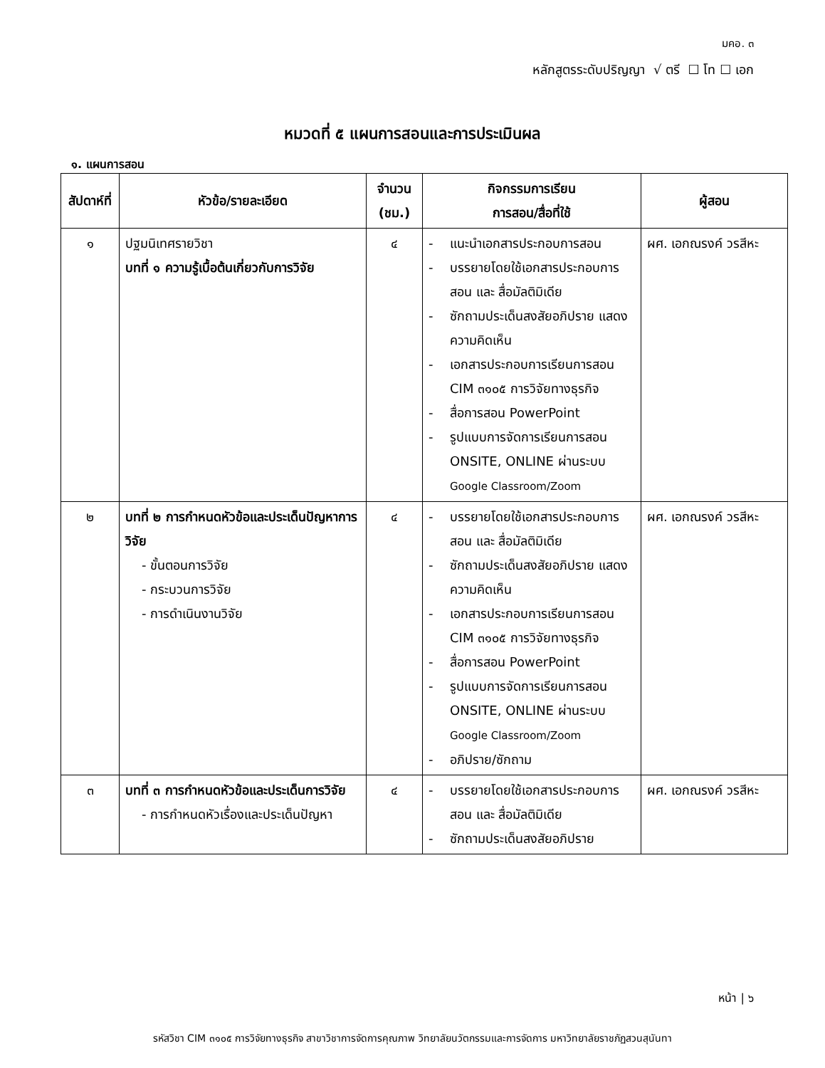มคอ. ๓
หลักสูตรระดับปริญญา √ ตรี ☐ โท ☐ เอก
หมวดที่ ๕ แผนการสอนและการประเมินผล
๑. แผนการสอน
| สัปดาห์ที่ | หัวข้อ/รายละเอียด | จำนวน (ชม.) | กิจกรรมการเรียน การสอน/สื่อที่ใช้ | ผู้สอน |
| --- | --- | --- | --- | --- |
| ๑ | ปฐมนิเทศรายวิชา บทที่ ๑ ความรู้เบื้อต้นเกี่ยวกับการวิจัย | ๔ | - แนะนำเอกสารประกอบการสอน - บรรยายโดยใช้เอกสารประกอบการสอน และ สื่อมัลติมิเดีย - ซักถามประเด็นสงสัยอภิปราย แสดงความคิดเห็น - เอกสารประกอบการเรียนการสอน CIM ๓๑๐๕ การวิจัยทางธุรกิจ - สื่อการสอน PowerPoint - รูปแบบการจัดการเรียนการสอน ONSITE, ONLINE ผ่านระบบ Google Classroom/Zoom | ผศ. เอกณรงค์ วรสีหะ |
| ๒ | บทที่ ๒ การกำหนดหัวข้อและประเด็นปัญหาการวิจัย - ขั้นตอนการวิจัย - กระบวนการวิจัย - การดำเนินงานวิจัย | ๔ | - บรรยายโดยใช้เอกสารประกอบการสอน และ สื่อมัลติมิเดีย - ซักถามประเด็นสงสัยอภิปราย แสดงความคิดเห็น - เอกสารประกอบการเรียนการสอน CIM ๓๑๐๕ การวิจัยทางธุรกิจ - สื่อการสอน PowerPoint - รูปแบบการจัดการเรียนการสอน ONSITE, ONLINE ผ่านระบบ Google Classroom/Zoom - อภิปราย/ซักถาม | ผศ. เอกณรงค์ วรสีหะ |
| ๓ | บทที่ ๓ การกำหนดหัวข้อและประเด็นการวิจัย - การกำหนดหัวเรื่องและประเด็นปัญหา | ๔ | - บรรยายโดยใช้เอกสารประกอบการสอน และ สื่อมัลติมิเดีย - ซักถามประเด็นสงสัยอภิปราย | ผศ. เอกณรงค์ วรสีหะ |
หน้า | ๖
รหัสวิชา CIM ๓๑๐๕ การวิจัยทางธุรกิจ สาขาวิชาการจัดการคุณภาพ วิทยาลัยนวัตกรรมและการจัดการ มหาวิทยาลัยราชภัฏสวนสุนันทา